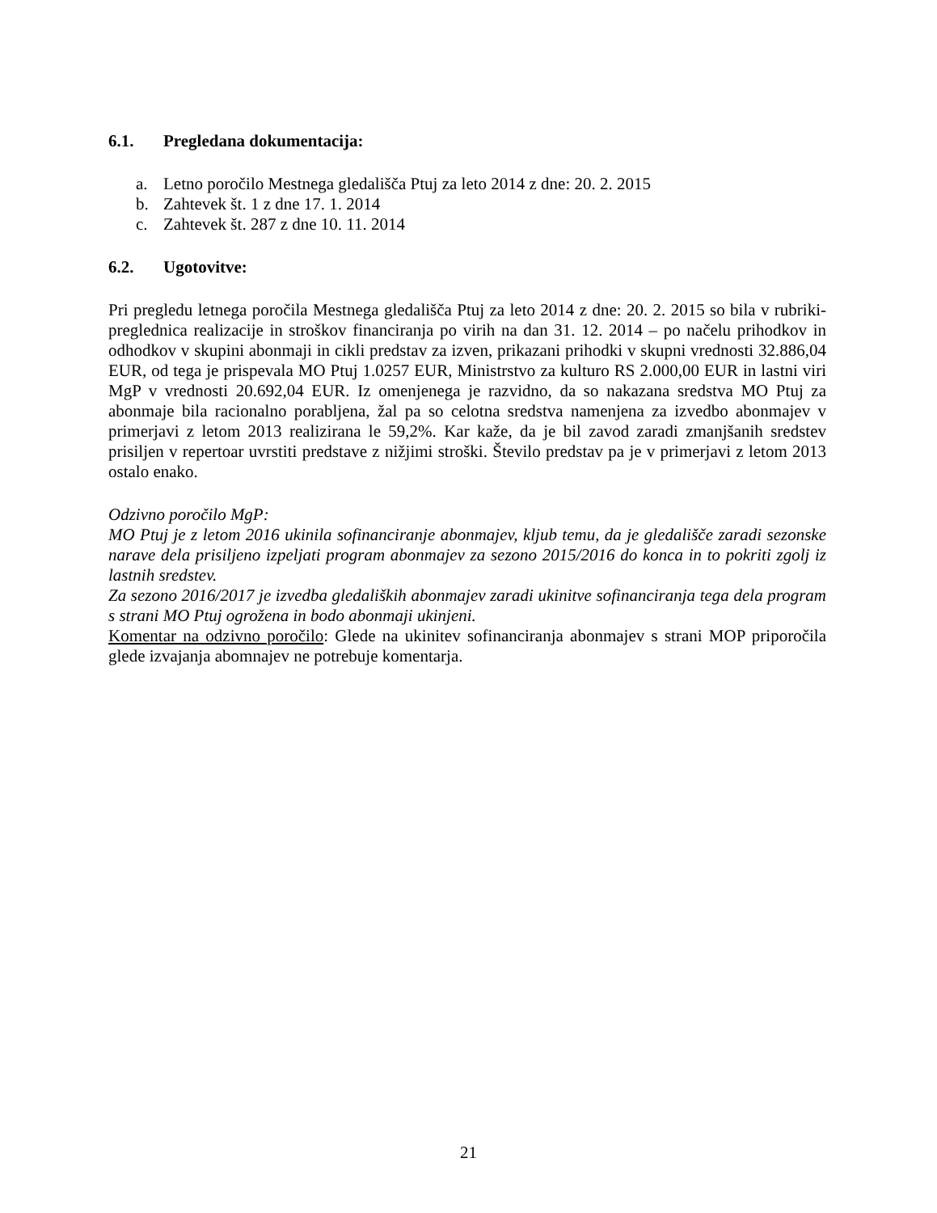6.1. Pregledana dokumentacija:
a. Letno poročilo Mestnega gledališča Ptuj za leto 2014 z dne: 20. 2. 2015
b. Zahtevek št. 1 z dne 17. 1. 2014
c. Zahtevek št. 287 z dne 10. 11. 2014
6.2. Ugotovitve:
Pri pregledu letnega poročila Mestnega gledališča Ptuj za leto 2014 z dne: 20. 2. 2015 so bila v rubriki-preglednica realizacije in stroškov financiranja po virih na dan 31. 12. 2014 – po načelu prihodkov in odhodkov v skupini abonmaji in cikli predstav za izven, prikazani prihodki v skupni vrednosti 32.886,04 EUR, od tega je prispevala MO Ptuj 1.0257 EUR, Ministrstvo za kulturo RS 2.000,00 EUR in lastni viri MgP v vrednosti 20.692,04 EUR. Iz omenjenega je razvidno, da so nakazana sredstva MO Ptuj za abonmaje bila racionalno porabljena, žal pa so celotna sredstva namenjena za izvedbo abonmajev v primerjavi z letom 2013 realizirana le 59,2%. Kar kaže, da je bil zavod zaradi zmanjšanih sredstev prisiljen v repertoar uvrstiti predstave z nižjimi stroški. Število predstav pa je v primerjavi z letom 2013 ostalo enako.
Odzivno poročilo MgP:
MO Ptuj je z letom 2016 ukinila sofinanciranje abonmajev, kljub temu, da je gledališče zaradi sezonske narave dela prisiljeno izpeljati program abonmajev za sezono 2015/2016 do konca in to pokriti zgolj iz lastnih sredstev.
Za sezono 2016/2017 je izvedba gledaliških abonmajev zaradi ukinitve sofinanciranja tega dela program s strani MO Ptuj ogrožena in bodo abonmaji ukinjeni.
Komentar na odzivno poročilo: Glede na ukinitev sofinanciranja abonmajev s strani MOP priporočila glede izvajanja abomnajev ne potrebuje komentarja.
21